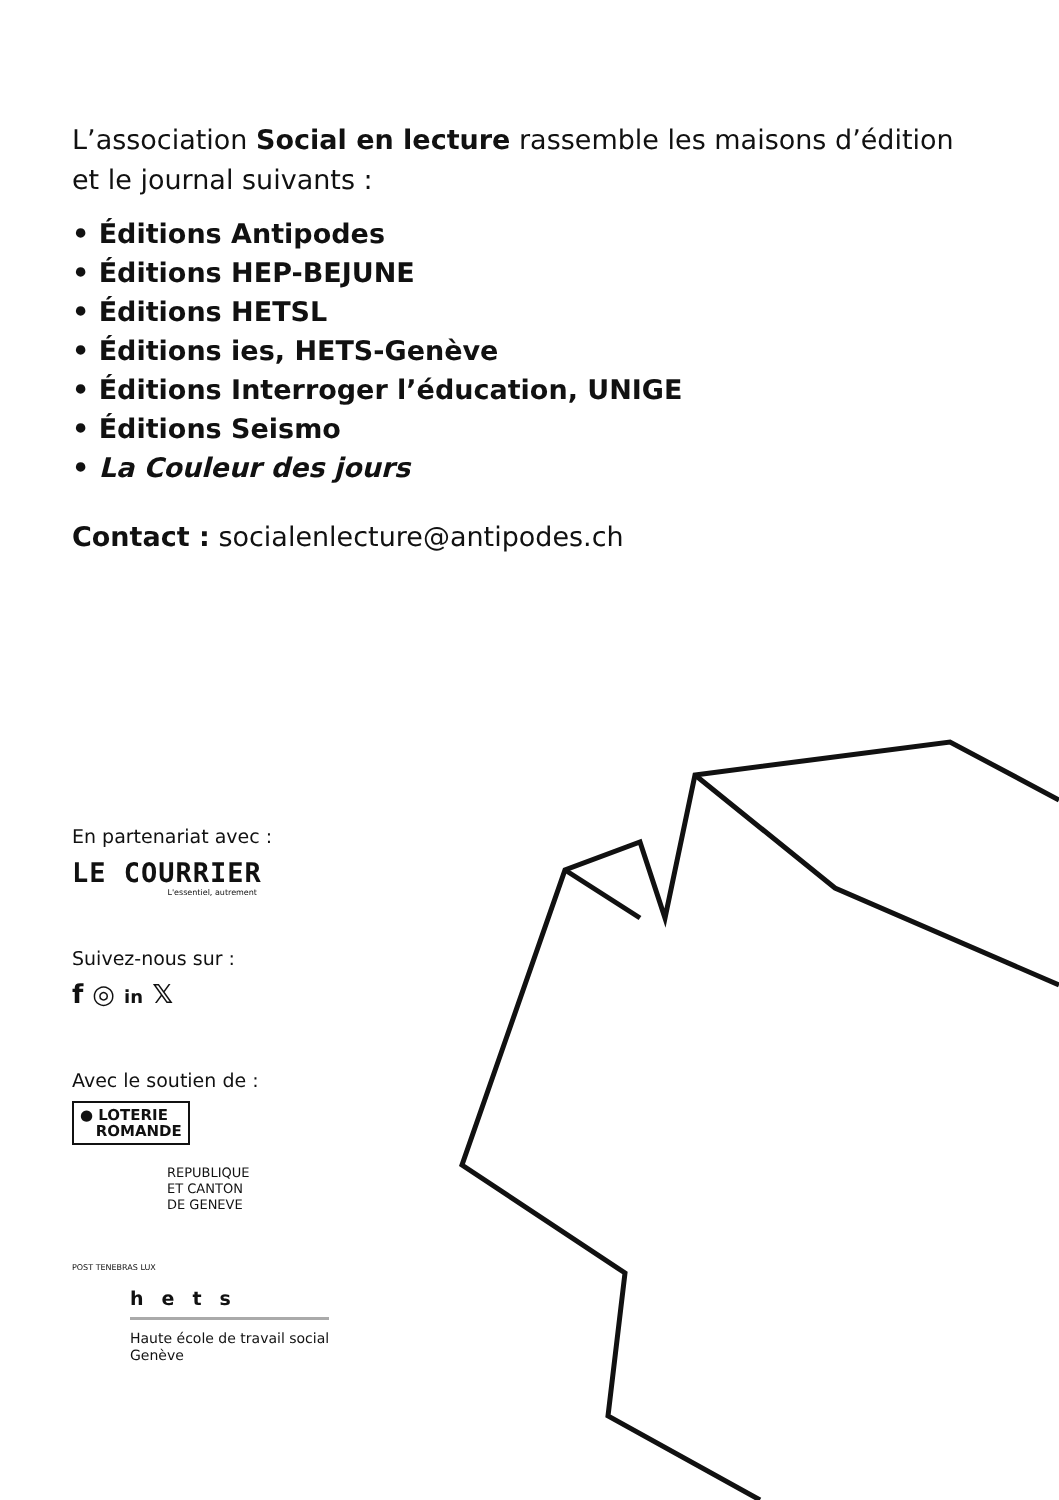L’association Social en lecture rassemble les maisons d’édition
et le journal suivants :
• Éditions Antipodes
• Éditions HEP-BEJUNE
• Éditions HETSL
• Éditions ies, HETS-Genève
• Éditions Interroger l’éducation, UNIGE
• Éditions Seismo
• La Couleur des jours
Contact : socialenlecture@antipodes.ch
En partenariat avec :
LE COURRIER
L'essentiel, autrement
Suivez-nous sur :
f ◎ in 𝕏
Avec le soutien de :
● LOTERIE
ROMANDE
REPUBLIQUE
ET CANTON
DE GENEVE
POST TENEBRAS LUX
hets
Haute école de travail social
Genève